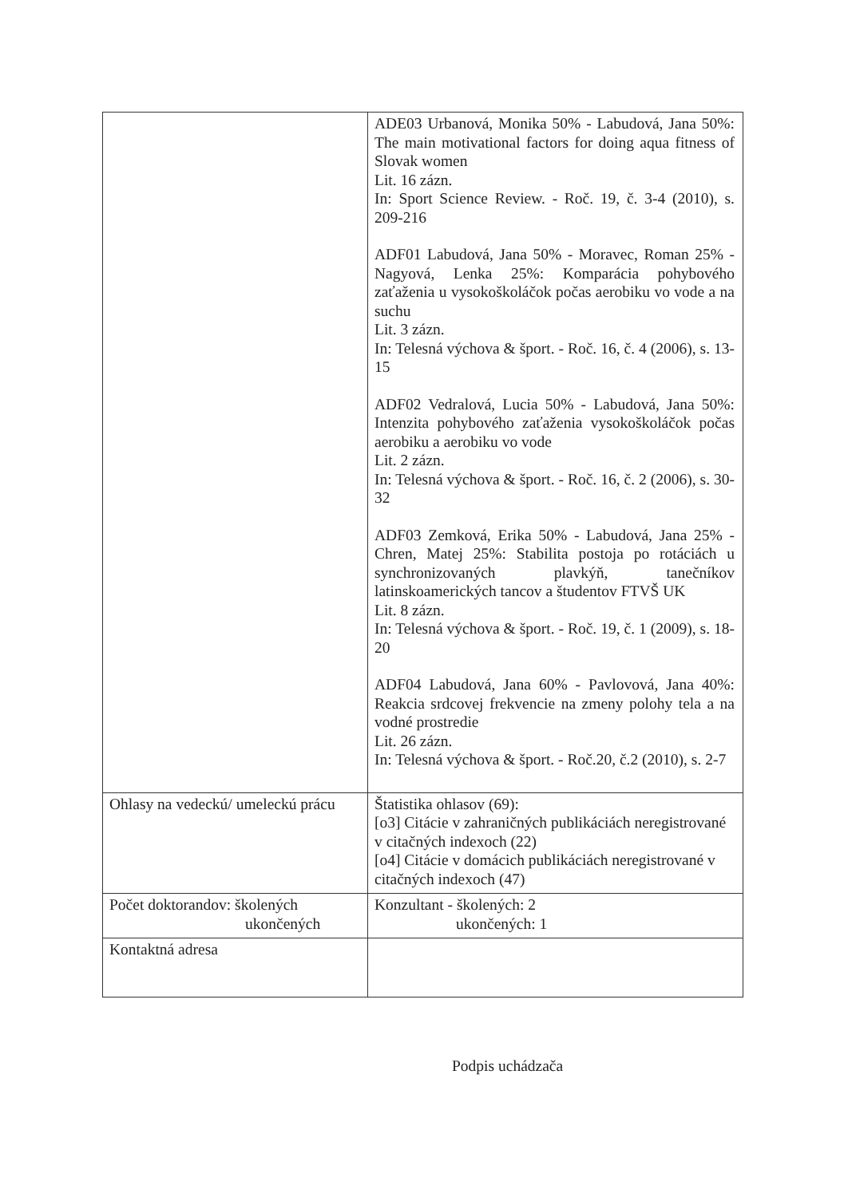| | ADE03 Urbanová, Monika 50% - Labudová, Jana 50%: The main motivational factors for doing aqua fitness of Slovak women Lit. 16 zázn. In: Sport Science Review. - Roč. 19, č. 3-4 (2010), s. 209-216 ADF01 Labudová, Jana 50% - Moravec, Roman 25% - Nagyová, Lenka 25%: Komparácia pohybového zaťaženia u vysokoškoláčok počas aerobiku vo vode a na suchu Lit. 3 zázn. In: Telesná výchova & šport. - Roč. 16, č. 4 (2006), s. 13-15 ADF02 Vedralová, Lucia 50% - Labudová, Jana 50%: Intenzita pohybového zaťaženia vysokoškoláčok počas aerobiku a aerobiku vo vode Lit. 2 zázn. In: Telesná výchova & šport. - Roč. 16, č. 2 (2006), s. 30-32 ADF03 Zemková, Erika 50% - Labudová, Jana 25% - Chren, Matej 25%: Stabilita postoja po rotáciách u synchronizovaných plavkýň, tanečníkov latinskoamerických tancov a študentov FTVŠ UK Lit. 8 zázn. In: Telesná výchova & šport. - Roč. 19, č. 1 (2009), s. 18-20 ADF04 Labudová, Jana 60% - Pavlovová, Jana 40%: Reakcia srdcovej frekvencie na zmeny polohy tela a na vodné prostredie Lit. 26 zázn. In: Telesná výchova & šport. - Roč.20, č.2 (2010), s. 2-7 |
| Ohlasy na vedeckú/ umeleckú prácu | Štatistika ohlasov (69): [o3] Citácie v zahraničných publikáciách neregistrované v citačných indexoch (22) [o4] Citácie v domácich publikáciách neregistrované v citačných indexoch (47) |
| Počet doktorandov: školených ukončených | Konzultant - školených: 2 ukončených: 1 |
| Kontaktná adresa | |
Podpis uchádzača